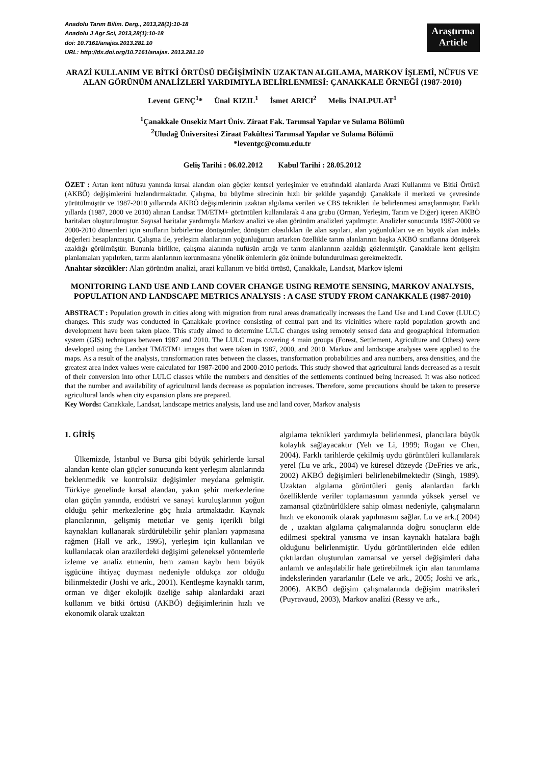Anadolu Tarım Bilim. Derg., 2013,28(1):10-18
Anadolu J Agr Sci, 2013,28(1):10-18
doi: 10.7161/anajas.2013.281.10
URL: http://dx.doi.org/10.7161/anajas. 2013.281.10
Araştırma
Article
ARAZİ KULLANIM VE BİTKİ ÖRTÜSÜ DEĞİŞİMİNİN UZAKTAN ALGILAMA, MARKOV İŞLEMİ, NÜFUS VE ALAN GÖRÜNÜM ANALİZLERİ YARDIMIYLA BELİRLENMESİ: ÇANAKKALE ÖRNEĞİ (1987-2010)
Levent GENÇ<sup>1</sup>* Ünal KIZIL<sup>1</sup> İsmet ARICI<sup>2</sup> Melis İNALPULAT<sup>1</sup>
<sup>1</sup> Çanakkale Onsekiz Mart Üniv. Ziraat Fak. Tarımsal Yapılar ve Sulama Bölümü
<sup>2</sup> Uludağ Üniversitesi Ziraat Fakültesi Tarımsal Yapılar ve Sulama Bölümü
*leventgc@comu.edu.tr
Geliş Tarihi : 06.02.2012 Kabul Tarihi : 28.05.2012
ÖZET : Artan kent nüfusu yanında kırsal alandan olan göçler kentsel yerleşimler ve etrafındaki alanlarda Arazi Kullanımı ve Bitki Örtüsü (AKBÖ) değişimlerini hızlandırmaktadır. Çalışma, bu büyüme sürecinin hızlı bir şekilde yaşandığı Çanakkale il merkezi ve çevresinde yürütülmüştür ve 1987-2010 yıllarında AKBÖ değişimlerinin uzaktan algılama verileri ve CBS teknikleri ile belirlenmesi amaçlanmıştır. Farklı yıllarda (1987, 2000 ve 2010) alınan Landsat TM/ETM+ görüntüleri kullanılarak 4 ana grubu (Orman, Yerleşim, Tarım ve Diğer) içeren AKBÖ haritaları oluşturulmuştur. Sayısal haritalar yardımıyla Markov analizi ve alan görünüm analizleri yapılmıştır. Analizler sonucunda 1987-2000 ve 2000-2010 dönemleri için sınıfların birbirlerine dönüşümler, dönüşüm olasılıkları ile alan sayıları, alan yoğunlukları ve en büyük alan indeks değerleri hesaplanmıştır. Çalışma ile, yerleşim alanlarının yoğunluğunun artarken özellikle tarım alanlarının başka AKBÖ sınıflarına dönüşerek azaldığı görülmüştür. Bununla birlikte, çalışma alanında nufüsün artığı ve tarım alanlarının azaldığı gözlenmiştir. Çanakkale kent gelişim planlamaları yapılırken, tarım alanlarının korunmasına yönelik önlemlerin göz önünde bulundurulması gerekmektedir.
Anahtar sözcükler: Alan görünüm analizi, arazi kullanım ve bitki örtüsü, Çanakkale, Landsat, Markov işlemi
MONITORING LAND USE AND LAND COVER CHANGE USING REMOTE SENSING, MARKOV ANALYSIS, POPULATION AND LANDSCAPE METRICS ANALYSIS : A CASE STUDY FROM CANAKKALE (1987-2010)
ABSTRACT : Population growth in cities along with migration from rural areas dramatically increases the Land Use and Land Cover (LULC) changes. This study was conducted in Çanakkale province consisting of central part and its vicinities where rapid population growth and development have been taken place. This study aimed to determine LULC changes using remotely sensed data and geographical information system (GIS) techniques between 1987 and 2010. The LULC maps covering 4 main groups (Forest, Settlement, Agriculture and Others) were developed using the Landsat TM/ETM+ images that were taken in 1987, 2000, and 2010. Markov and landscape analyses were applied to the maps. As a result of the analysis, transformation rates between the classes, transformation probabilities and area numbers, area densities, and the greatest area index values were calculated for 1987-2000 and 2000-2010 periods. This study showed that agricultural lands decreased as a result of their conversion into other LULC classes while the numbers and densities of the settlements continued being increased. It was also noticed that the number and availability of agricultural lands decrease as population increases. Therefore, some precautions should be taken to preserve agricultural lands when city expansion plans are prepared.
Key Words: Canakkale, Landsat, landscape metrics analysis, land use and land cover, Markov analysis
1. GİRİŞ
Ülkemizde, İstanbul ve Bursa gibi büyük şehirlerde kırsal alandan kente olan göçler sonucunda kent yerleşim alanlarında beklenmedik ve kontrolsüz değişimler meydana gelmiştir. Türkiye genelinde kırsal alandan, yakın şehir merkezlerine olan göçün yanında, endüstri ve sanayi kuruluşlarının yoğun olduğu şehir merkezlerine göç hızla artmaktadır. Kaynak plancılarının, gelişmiş metotlar ve geniş içerikli bilgi kaynakları kullanarak sürdürülebilir şehir planları yapmasına rağmen (Hall ve ark., 1995), yerleşim için kullanılan ve kullanılacak olan arazilerdeki değişimi geleneksel yöntemlerle izleme ve analiz etmenin, hem zaman kaybı hem büyük işgücüne ihtiyaç duyması nedeniyle oldukça zor olduğu bilinmektedir (Joshi ve ark., 2001). Kentleşme kaynaklı tarım, orman ve diğer ekolojik özeliğe sahip alanlardaki arazi kullanım ve bitki örtüsü (AKBÖ) değişimlerinin hızlı ve ekonomik olarak uzaktan
algılama teknikleri yardımıyla belirlenmesi, plancılara büyük kolaylık sağlayacaktır (Yeh ve Li, 1999; Rogan ve Chen, 2004). Farklı tarihlerde çekilmiş uydu görüntüleri kullanılarak yerel (Lu ve ark., 2004) ve küresel düzeyde (DeFries ve ark., 2002) AKBÖ değişimleri belirlenebilmektedir (Singh, 1989). Uzaktan algılama görüntüleri geniş alanlardan farklı özelliklerde veriler toplamasının yanında yüksek yersel ve zamansal çözünürlüklere sahip olması nedeniyle, çalışmaların hızlı ve ekonomik olarak yapılmasını sağlar. Lu ve ark.( 2004) de , uzaktan algılama çalışmalarında doğru sonuçların elde edilmesi spektral yanısma ve insan kaynaklı hatalara bağlı olduğunu belirlenmiştir. Uydu görüntülerinden elde edilen çıktılardan oluşturulan zamansal ve yersel değişimleri daha anlamlı ve anlaşılabilir hale getirebilmek için alan tanımlama indekslerinden yararlanılır (Lele ve ark., 2005; Joshi ve ark., 2006). AKBÖ değişim çalışmalarında değişim matriksleri (Puyravaud, 2003), Markov analizi (Ressy ve ark.,